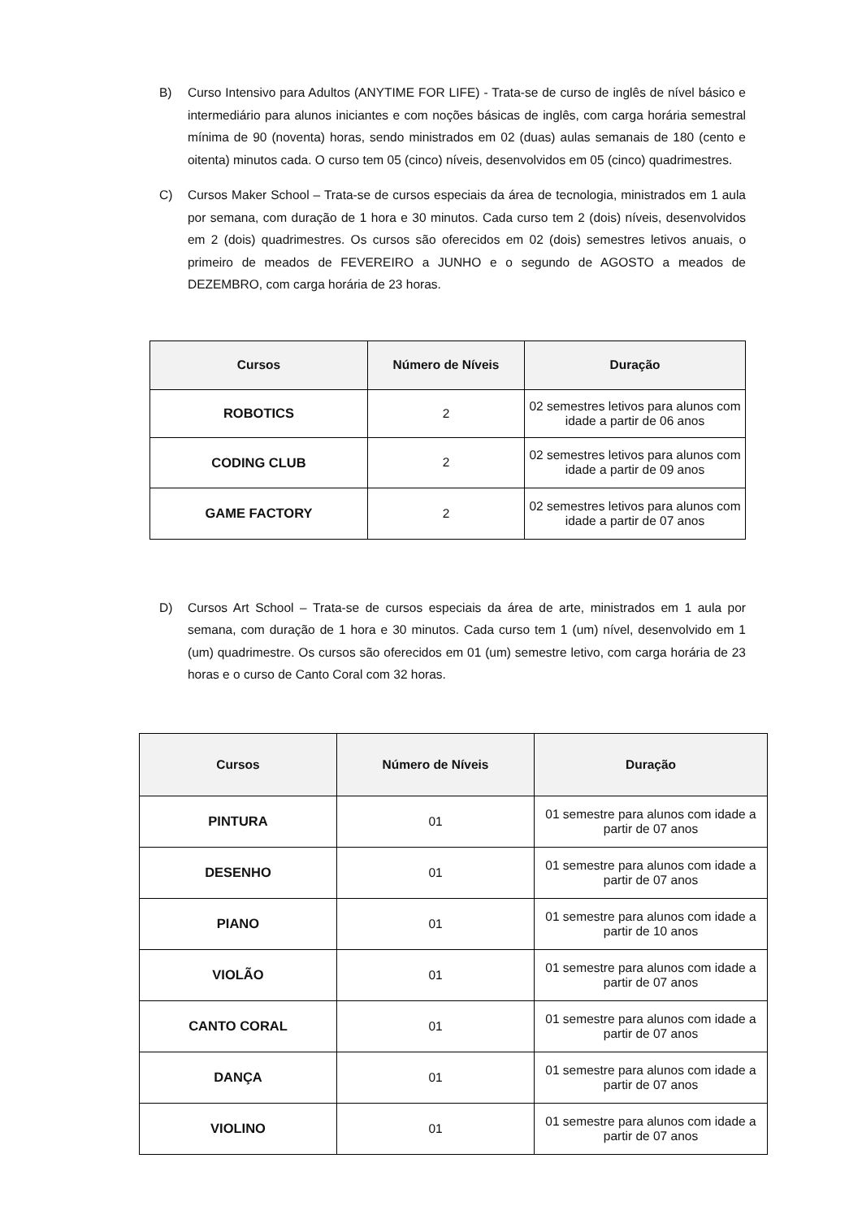B) Curso Intensivo para Adultos (ANYTIME FOR LIFE) - Trata-se de curso de inglês de nível básico e intermediário para alunos iniciantes e com noções básicas de inglês, com carga horária semestral mínima de 90 (noventa) horas, sendo ministrados em 02 (duas) aulas semanais de 180 (cento e oitenta) minutos cada. O curso tem 05 (cinco) níveis, desenvolvidos em 05 (cinco) quadrimestres.
C) Cursos Maker School – Trata-se de cursos especiais da área de tecnologia, ministrados em 1 aula por semana, com duração de 1 hora e 30 minutos. Cada curso tem 2 (dois) níveis, desenvolvidos em 2 (dois) quadrimestres. Os cursos são oferecidos em 02 (dois) semestres letivos anuais, o primeiro de meados de FEVEREIRO a JUNHO e o segundo de AGOSTO a meados de DEZEMBRO, com carga horária de 23 horas.
| Cursos | Número de Níveis | Duração |
| --- | --- | --- |
| ROBOTICS | 2 | 02 semestres letivos para alunos com idade a partir de 06 anos |
| CODING CLUB | 2 | 02 semestres letivos para alunos com idade a partir de 09 anos |
| GAME FACTORY | 2 | 02 semestres letivos para alunos com idade a partir de 07 anos |
D) Cursos Art School – Trata-se de cursos especiais da área de arte, ministrados em 1 aula por semana, com duração de 1 hora e 30 minutos. Cada curso tem 1 (um) nível, desenvolvido em 1 (um) quadrimestre. Os cursos são oferecidos em 01 (um) semestre letivo, com carga horária de 23 horas e o curso de Canto Coral com 32 horas.
| Cursos | Número de Níveis | Duração |
| --- | --- | --- |
| PINTURA | 01 | 01 semestre para alunos com idade a partir de 07 anos |
| DESENHO | 01 | 01 semestre para alunos com idade a partir de 07 anos |
| PIANO | 01 | 01 semestre para alunos com idade a partir de 10 anos |
| VIOLÃO | 01 | 01 semestre para alunos com idade a partir de 07 anos |
| CANTO CORAL | 01 | 01 semestre para alunos com idade a partir de 07 anos |
| DANÇA | 01 | 01 semestre para alunos com idade a partir de 07 anos |
| VIOLINO | 01 | 01 semestre para alunos com idade a partir de 07 anos |